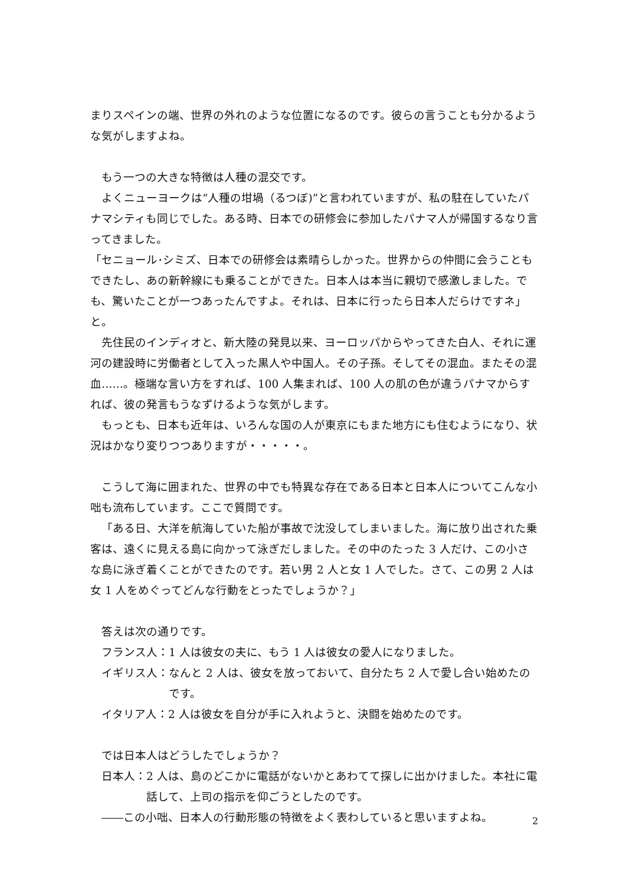まりスペインの端、世界の外れのような位置になるのです。彼らの言うことも分かるような気がしますよね。
もう一つの大きな特徴は人種の混交です。
よくニューヨークは“人種の坩堝（るつぼ)”と言われていますが、私の駐在していたパナマシティも同じでした。ある時、日本での研修会に参加したパナマ人が帰国するなり言ってきました。
「セニョール･シミズ、日本での研修会は素晴らしかった。世界からの仲間に会うこともできたし、あの新幹線にも乗ることができた。日本人は本当に親切で感激しました。でも、驚いたことが一つあったんですよ。それは、日本に行ったら日本人だらけですネ」と。
先住民のインディオと、新大陸の発見以来、ヨーロッパからやってきた白人、それに運河の建設時に労働者として入った黒人や中国人。その子孫。そしてその混血。またその混血……。極端な言い方をすれば、100 人集まれば、100 人の肌の色が違うパナマからすれば、彼の発言もうなずけるような気がします。
もっとも、日本も近年は、いろんな国の人が東京にもまた地方にも住むようになり、状況はかなり変りつつありますが・・・・・。
こうして海に囲まれた、世界の中でも特異な存在である日本と日本人についてこんな小咄も流布しています。ここで質問です。
「ある日、大洋を航海していた船が事故で沈没してしまいました。海に放り出された乗客は、遠くに見える島に向かって泳ぎだしました。その中のたった 3 人だけ、この小さな島に泳ぎ着くことができたのです。若い男 2 人と女 1 人でした。さて、この男 2 人は女 1 人をめぐってどんな行動をとったでしょうか？」
答えは次の通りです。
フランス人： 1 人は彼女の夫に、もう 1 人は彼女の愛人になりました。
イギリス人： なんと 2 人は、彼女を放っておいて、自分たち 2 人で愛し合い始めたのです。
イタリア人： 2 人は彼女を自分が手に入れようと、決闘を始めたのです。
では日本人はどうしたでしょうか？
日本人： 2 人は、島のどこかに電話がないかとあわてて探しに出かけました。本社に電話して、上司の指示を仰ごうとしたのです。
――この小咄、日本人の行動形態の特徴をよく表わしていると思いますよね。
2